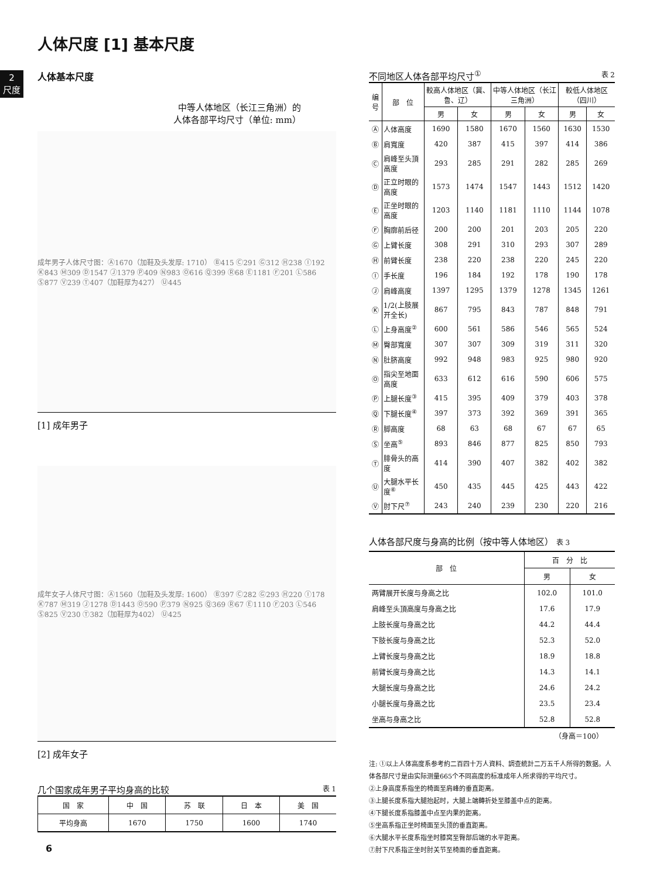人体尺度 [1] 基本尺度
2
尺度
人体基本尺度
中等人体地区（长江三角洲）的
人体各部平均尺寸（单位: mm）
成年男子人体尺寸图：Ⓐ1670（加鞋及头发厚: 1710） Ⓑ415 Ⓒ291 Ⓖ312 Ⓗ238 Ⓘ192 Ⓚ843 Ⓜ309 Ⓓ1547 Ⓙ1379 Ⓟ409 Ⓝ983 Ⓞ616 Ⓠ399 Ⓡ68 Ⓔ1181 Ⓕ201 Ⓛ586 Ⓢ877 Ⓥ239 Ⓣ407（加鞋厚为427） Ⓤ445
[1] 成年男子
成年女子人体尺寸图：Ⓐ1560（加鞋及头发厚: 1600） Ⓑ397 Ⓒ282 Ⓖ293 Ⓗ220 Ⓘ178 Ⓚ787 Ⓜ319 Ⓙ1278 Ⓓ1443 Ⓞ590 Ⓟ379 Ⓝ925 Ⓠ369 Ⓡ67 Ⓔ1110 Ⓕ203 Ⓛ546 Ⓢ825 Ⓥ230 Ⓣ382（加鞋厚为402） Ⓤ425
[2] 成年女子
几个国家成年男子平均身高的比较 表 1
| 国 家 | 中 国 | 苏 联 | 日 本 | 美 国 |
| --- | --- | --- | --- | --- |
| 平均身高 | 1670 | 1750 | 1600 | 1740 |
不同地区人体各部平均尺寸<sup>①</sup> 表 2
| 编号 | 部 位 | 較高人体地区（冀、鲁、辽） | | 中等人体地区（长江三角洲） | | 較低人体地区（四川） | |
| --- | --- | --- | --- | --- | --- | --- | --- |
| | | 男 | 女 | 男 | 女 | 男 | 女 |
| Ⓐ | 人体高度 | 1690 | 1580 | 1670 | 1560 | 1630 | 1530 |
| Ⓑ | 肩寬度 | 420 | 387 | 415 | 397 | 414 | 386 |
| Ⓒ | 肩峰至头頂高度 | 293 | 285 | 291 | 282 | 285 | 269 |
| Ⓓ | 正立时眼的高度 | 1573 | 1474 | 1547 | 1443 | 1512 | 1420 |
| Ⓔ | 正坐时眼的高度 | 1203 | 1140 | 1181 | 1110 | 1144 | 1078 |
| Ⓕ | 胸廓前后径 | 200 | 200 | 201 | 203 | 205 | 220 |
| Ⓖ | 上臂长度 | 308 | 291 | 310 | 293 | 307 | 289 |
| Ⓗ | 前臂长度 | 238 | 220 | 238 | 220 | 245 | 220 |
| Ⓘ | 手长度 | 196 | 184 | 192 | 178 | 190 | 178 |
| Ⓙ | 肩峰高度 | 1397 | 1295 | 1379 | 1278 | 1345 | 1261 |
| Ⓚ | 1/2(上肢展开全长) | 867 | 795 | 843 | 787 | 848 | 791 |
| Ⓛ | 上身高度<sup>②</sup> | 600 | 561 | 586 | 546 | 565 | 524 |
| Ⓜ | 臀部寬度 | 307 | 307 | 309 | 319 | 311 | 320 |
| Ⓝ | 肚脐高度 | 992 | 948 | 983 | 925 | 980 | 920 |
| Ⓞ | 指尖至地面高度 | 633 | 612 | 616 | 590 | 606 | 575 |
| Ⓟ | 上腿长度<sup>③</sup> | 415 | 395 | 409 | 379 | 403 | 378 |
| Ⓠ | 下腿长度<sup>④</sup> | 397 | 373 | 392 | 369 | 391 | 365 |
| Ⓡ | 脚高度 | 68 | 63 | 68 | 67 | 67 | 65 |
| Ⓢ | 坐高<sup>⑤</sup> | 893 | 846 | 877 | 825 | 850 | 793 |
| Ⓣ | 腓骨头的高度 | 414 | 390 | 407 | 382 | 402 | 382 |
| Ⓤ | 大腿水平长度<sup>⑥</sup> | 450 | 435 | 445 | 425 | 443 | 422 |
| Ⓥ | 肘下尺<sup>⑦</sup> | 243 | 240 | 239 | 230 | 220 | 216 |
人体各部尺度与身高的比例（按中等人体地区） 表 3
| 部 位 | 百 分 比 | |
| --- | --- | --- |
| | 男 | 女 |
| 两臂展开长度与身高之比 | 102.0 | 101.0 |
| 肩峰至头頂高度与身高之比 | 17.6 | 17.9 |
| 上肢长度与身高之比 | 44.2 | 44.4 |
| 下肢长度与身高之比 | 52.3 | 52.0 |
| 上臂长度与身高之比 | 18.9 | 18.8 |
| 前臂长度与身高之比 | 14.3 | 14.1 |
| 大腿长度与身高之比 | 24.6 | 24.2 |
| 小腿长度与身高之比 | 23.5 | 23.4 |
| 坐高与身高之比 | 52.8 | 52.8 |
（身高＝100）
注: ①以上人体高度系参考約二百四十万人資料、調查統計二万五千人所得的数据。人体各部尺寸是由实际测量665个不同高度的标准成年人所求得的平均尺寸。
②上身高度系指坐的椅面至肩峰的垂直距离。
③上腿长度系指大腿抬起时，大腿上端轉折处至膝盖中点的距离。
④下腿长度系指膝盖中点至内果的距离。
⑤坐高系指正坐时椅面至头顶的垂直距离。
⑥大腿水平长度系指坐时膝窝至臀部后端的水平距离。
⑦肘下尺系指正坐时肘关节至椅面的垂直距离。
6